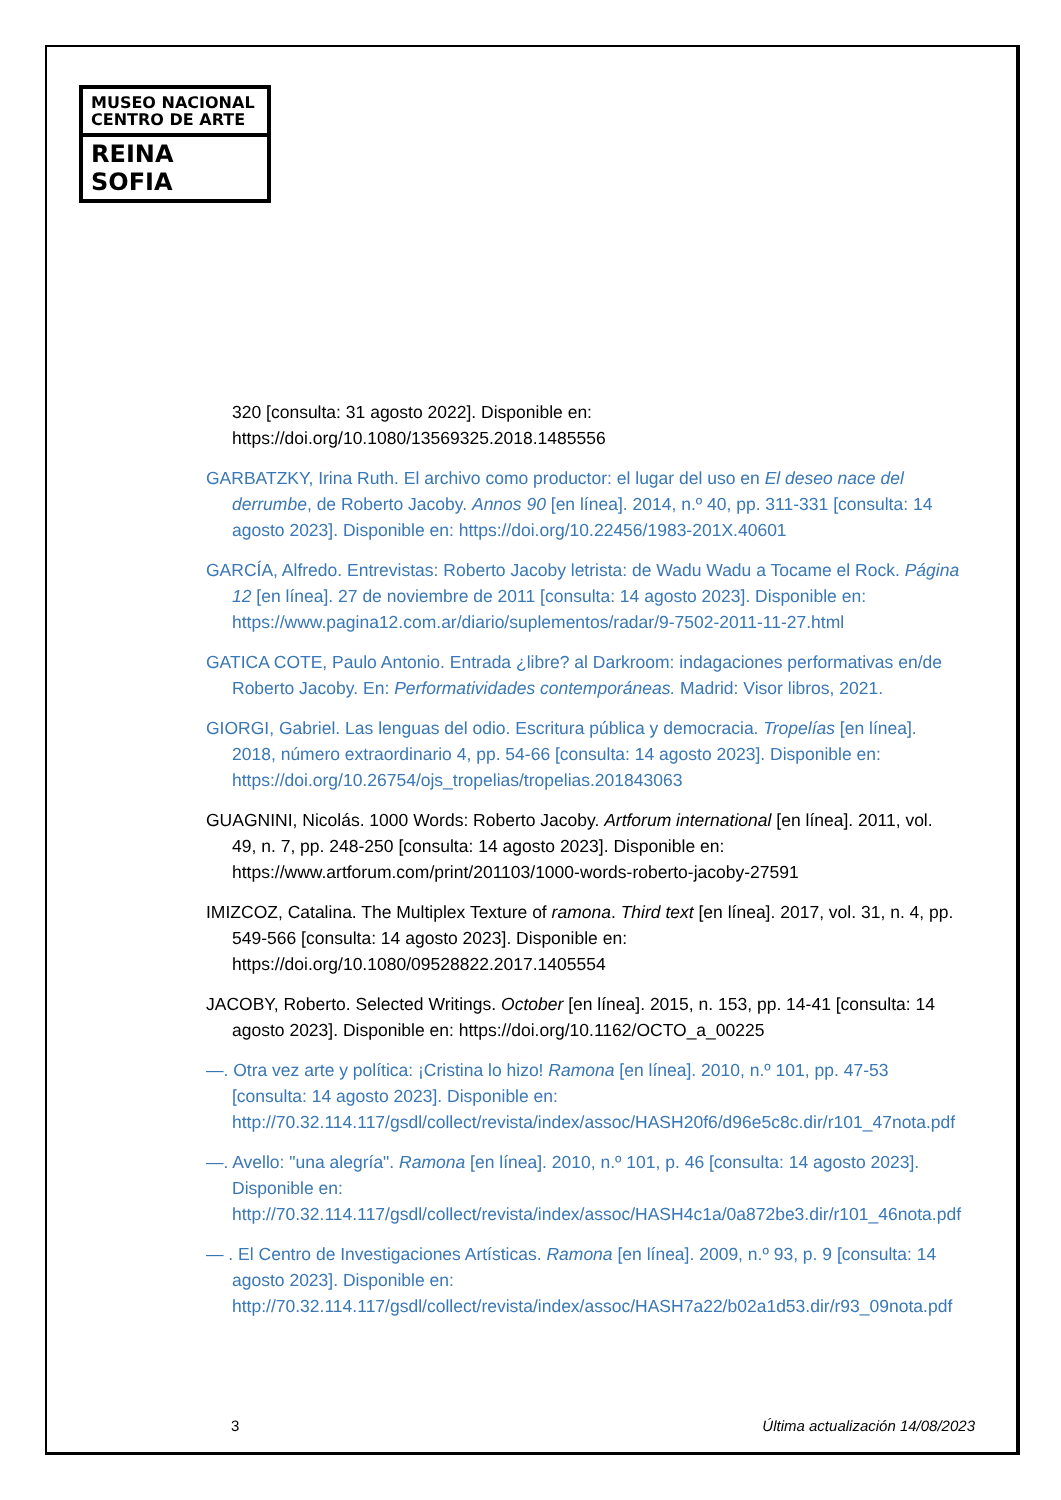MUSEO NACIONAL
CENTRO DE ARTE
REINA SOFIA
320 [consulta: 31 agosto 2022]. Disponible en: https://doi.org/10.1080/13569325.2018.1485556
GARBATZKY, Irina Ruth. El archivo como productor: el lugar del uso en El deseo nace del derrumbe, de Roberto Jacoby. Annos 90 [en línea]. 2014, n.º 40, pp. 311-331 [consulta: 14 agosto 2023]. Disponible en: https://doi.org/10.22456/1983-201X.40601
GARCÍA, Alfredo. Entrevistas: Roberto Jacoby letrista: de Wadu Wadu a Tocame el Rock. Página 12 [en línea]. 27 de noviembre de 2011 [consulta: 14 agosto 2023]. Disponible en: https://www.pagina12.com.ar/diario/suplementos/radar/9-7502-2011-11-27.html
GATICA COTE, Paulo Antonio. Entrada ¿libre? al Darkroom: indagaciones performativas en/de Roberto Jacoby. En: Performatividades contemporáneas. Madrid: Visor libros, 2021.
GIORGI, Gabriel. Las lenguas del odio. Escritura pública y democracia. Tropelías [en línea]. 2018, número extraordinario 4, pp. 54-66 [consulta: 14 agosto 2023]. Disponible en: https://doi.org/10.26754/ojs_tropelias/tropelias.201843063
GUAGNINI, Nicolás. 1000 Words: Roberto Jacoby. Artforum international [en línea]. 2011, vol. 49, n. 7, pp. 248-250 [consulta: 14 agosto 2023]. Disponible en: https://www.artforum.com/print/201103/1000-words-roberto-jacoby-27591
IMIZCOZ, Catalina. The Multiplex Texture of ramona. Third text [en línea]. 2017, vol. 31, n. 4, pp. 549-566 [consulta: 14 agosto 2023]. Disponible en: https://doi.org/10.1080/09528822.2017.1405554
JACOBY, Roberto. Selected Writings. October [en línea]. 2015, n. 153, pp. 14-41 [consulta: 14 agosto 2023]. Disponible en: https://doi.org/10.1162/OCTO_a_00225
—. Otra vez arte y política: ¡Cristina lo hizo! Ramona [en línea]. 2010, n.º 101, pp. 47-53 [consulta: 14 agosto 2023]. Disponible en: http://70.32.114.117/gsdl/collect/revista/index/assoc/HASH20f6/d96e5c8c.dir/r101_47nota.pdf
—. Avello: "una alegría". Ramona [en línea]. 2010, n.º 101, p. 46 [consulta: 14 agosto 2023]. Disponible en: http://70.32.114.117/gsdl/collect/revista/index/assoc/HASH4c1a/0a872be3.dir/r101_46nota.pdf
— . El Centro de Investigaciones Artísticas. Ramona [en línea]. 2009, n.º 93, p. 9 [consulta: 14 agosto 2023]. Disponible en: http://70.32.114.117/gsdl/collect/revista/index/assoc/HASH7a22/b02a1d53.dir/r93_09nota.pdf
3 Última actualización 14/08/2023